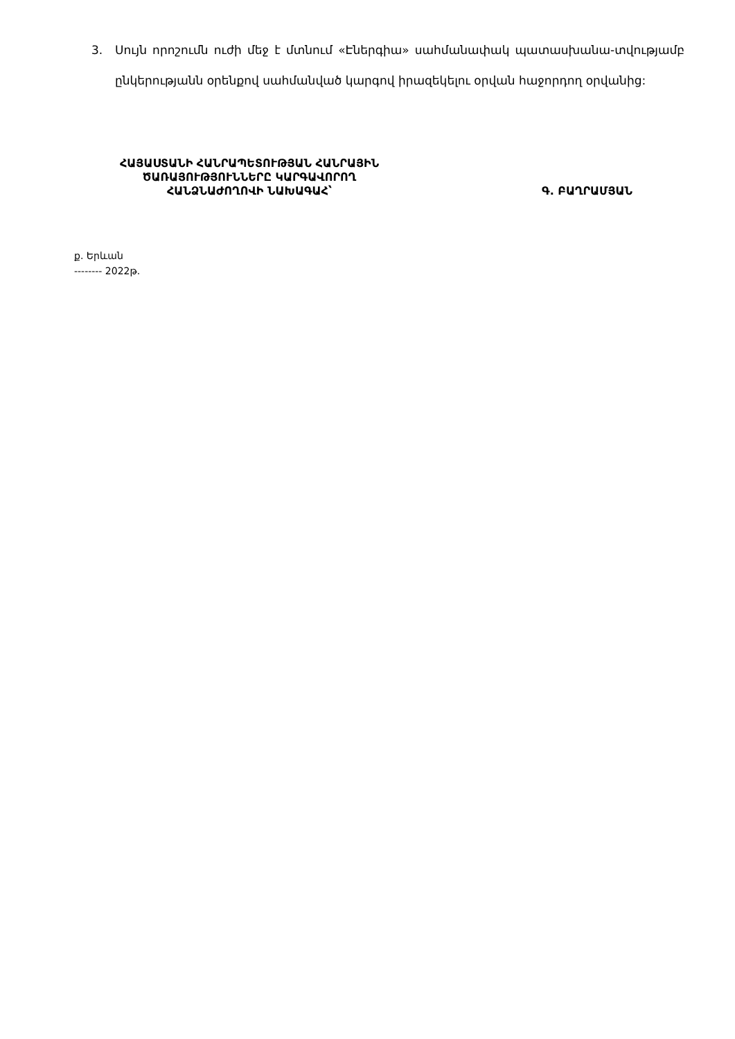3. Սույն որոշումն ուժի մեջ է մտնում «Էներգիա» սահմանափակ պատասխանա-տվությամբ ընկերությանն օրենքով սահմանված կարգով իրազեկելու օրվան հաջորդող օրվանից:
ՀԱՅԱՍՏԱՆԻ ՀԱՆՐԱՊԵՏՈՒԹՅԱՆ ՀԱՆՐԱՅԻՆ
ԾԱՌԱՅՈՒԹՅՈՒՆՆԵՐԸ ԿԱՐԳԱՎՈՐՈՂ
ՀԱՆՁՆԱԺՈՂՈՎԻ ՆԱԽԱԳԱՀ՝
Գ. ԲԱՂՐԱՄՅԱՆ
ք. Երևան
-------- 2022թ.